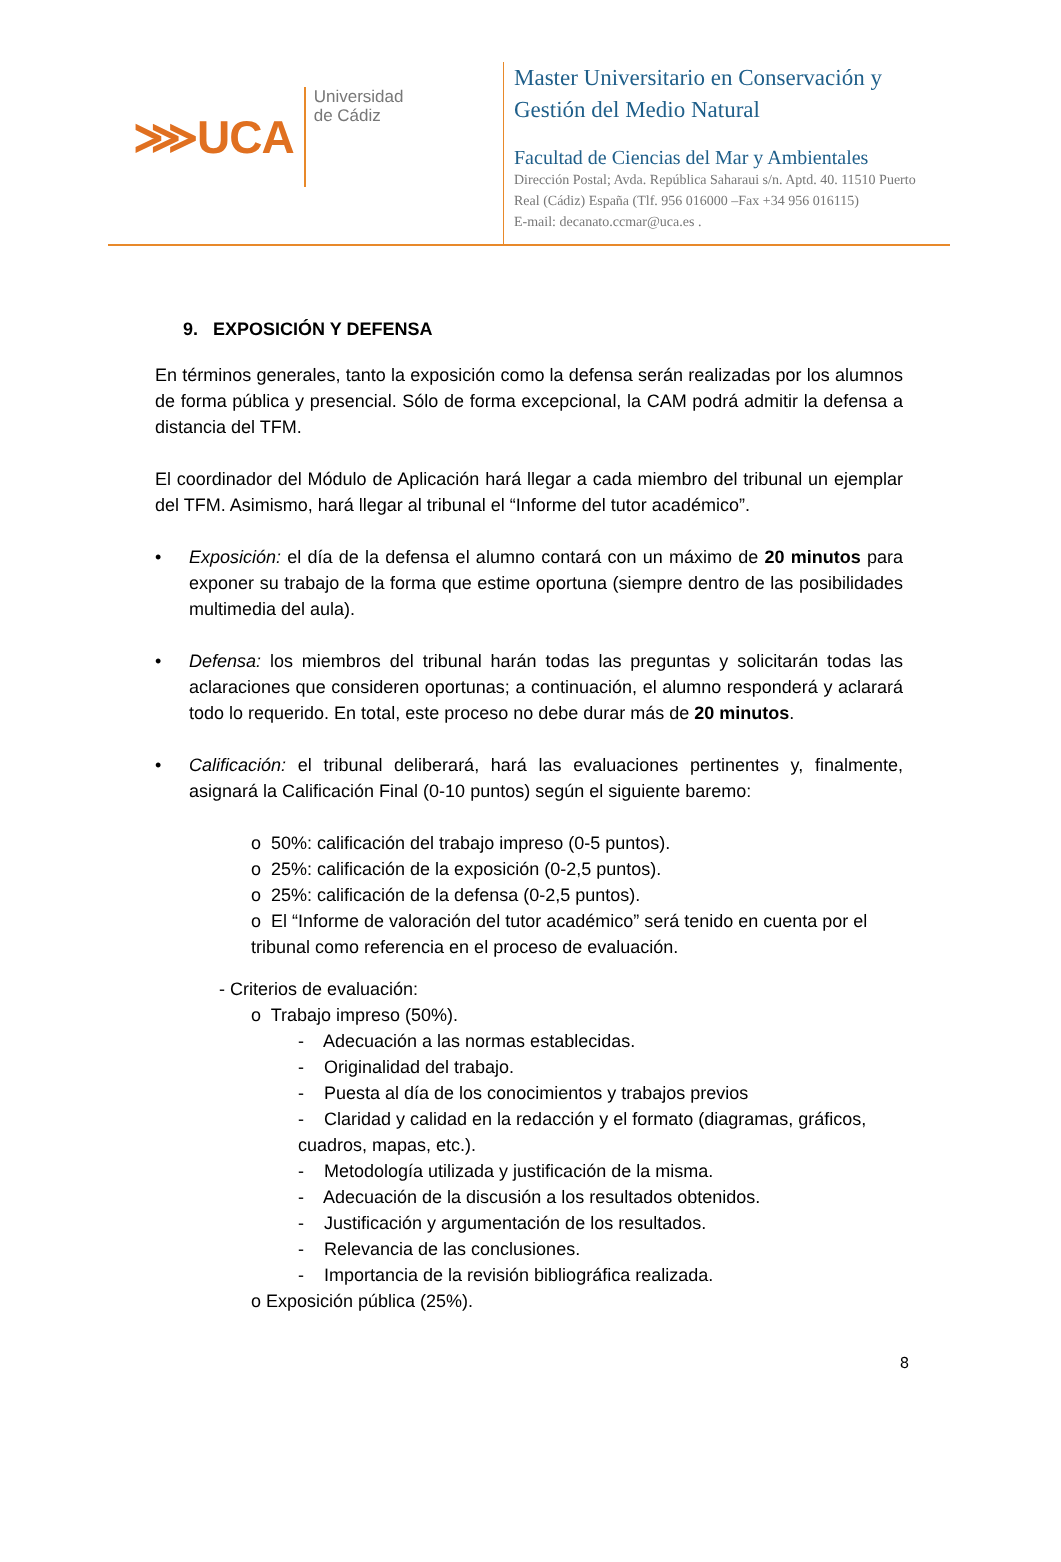⋙ UCA
Universidad
de Cádiz
Master Universitario en Conservación y
Gestión del Medio Natural
Facultad de Ciencias del Mar y Ambientales
Dirección Postal; Avda. República Saharaui s/n. Aptd. 40. 11510 Puerto
Real (Cádiz) España (Tlf. 956 016000 –Fax +34 956 016115)
E-mail: decanato.ccmar@uca.es .
9. EXPOSICIÓN Y DEFENSA
En términos generales, tanto la exposición como la defensa serán realizadas por los alumnos de forma pública y presencial. Sólo de forma excepcional, la CAM podrá admitir la defensa a distancia del TFM.
El coordinador del Módulo de Aplicación hará llegar a cada miembro del tribunal un ejemplar del TFM. Asimismo, hará llegar al tribunal el “Informe del tutor académico”.
• Exposición: el día de la defensa el alumno contará con un máximo de 20 minutos para exponer su trabajo de la forma que estime oportuna (siempre dentro de las posibilidades multimedia del aula).
• Defensa: los miembros del tribunal harán todas las preguntas y solicitarán todas las aclaraciones que consideren oportunas; a continuación, el alumno responderá y aclarará todo lo requerido. En total, este proceso no debe durar más de 20 minutos.
• Calificación: el tribunal deliberará, hará las evaluaciones pertinentes y, finalmente, asignará la Calificación Final (0-10 puntos) según el siguiente baremo:
o 50%: calificación del trabajo impreso (0-5 puntos).
o 25%: calificación de la exposición (0-2,5 puntos).
o 25%: calificación de la defensa (0-2,5 puntos).
o El “Informe de valoración del tutor académico” será tenido en cuenta por el tribunal como referencia en el proceso de evaluación.
- Criterios de evaluación:
o Trabajo impreso (50%).
- Adecuación a las normas establecidas.
- Originalidad del trabajo.
- Puesta al día de los conocimientos y trabajos previos
- Claridad y calidad en la redacción y el formato (diagramas, gráficos, cuadros, mapas, etc.).
- Metodología utilizada y justificación de la misma.
- Adecuación de la discusión a los resultados obtenidos.
- Justificación y argumentación de los resultados.
- Relevancia de las conclusiones.
- Importancia de la revisión bibliográfica realizada.
o Exposición pública (25%).
8